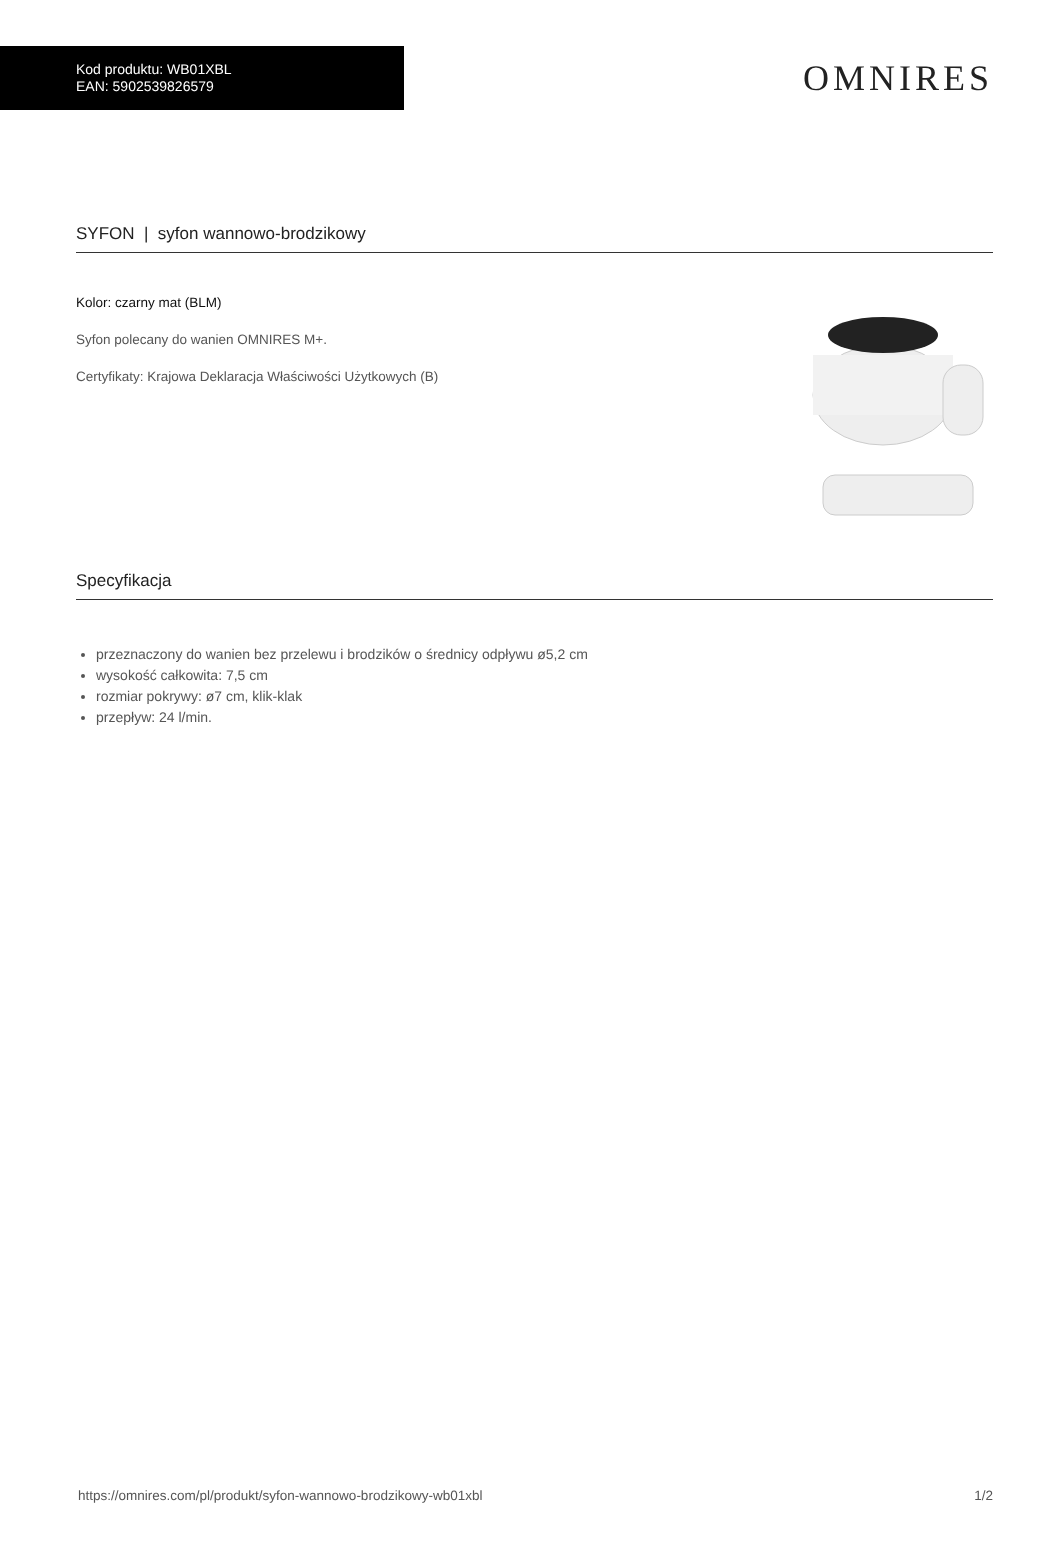Kod produktu: WB01XBL
EAN: 5902539826579
OMNIRES
SYFON | syfon wannowo-brodzikowy
Kolor: czarny mat (BLM)
Syfon polecany do wanien OMNIRES M+.
Certyfikaty: Krajowa Deklaracja Właściwości Użytkowych (B)
Specyfikacja
przeznaczony do wanien bez przelewu i brodzików o średnicy odpływu ø5,2 cm
wysokość całkowita: 7,5 cm
rozmiar pokrywy: ø7 cm, klik-klak
przepływ: 24 l/min.
https://omnires.com/pl/produkt/syfon-wannowo-brodzikowy-wb01xbl 1/2